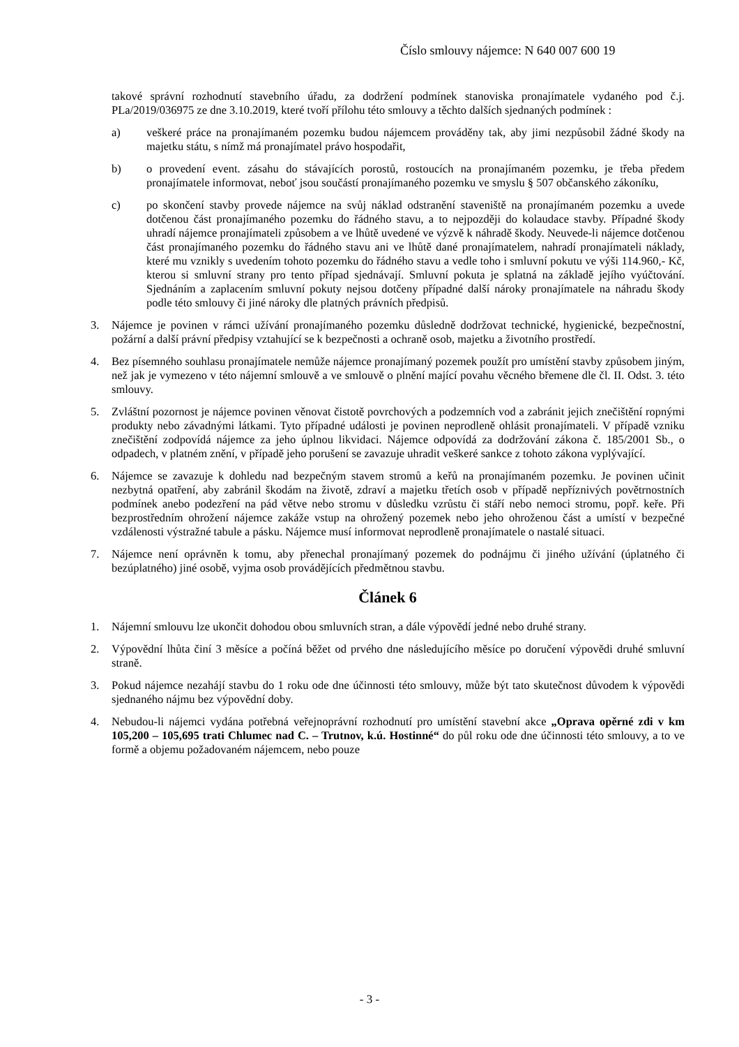Číslo smlouvy nájemce: N 640 007 600 19
takové správní rozhodnutí stavebního úřadu, za dodržení podmínek stanoviska pronajímatele vydaného pod č.j. PLa/2019/036975 ze dne 3.10.2019, které tvoří přílohu této smlouvy a těchto dalších sjednaných podmínek :
a) veškeré práce na pronajímaném pozemku budou nájemcem prováděny tak, aby jimi nezpůsobil žádné škody na majetku státu, s nímž má pronajímatel právo hospodařit,
b) o provedení event. zásahu do stávajících porostů, rostoucích na pronajímaném pozemku, je třeba předem pronajímatele informovat, neboť jsou součástí pronajímaného pozemku ve smyslu § 507 občanského zákoníku,
c) po skončení stavby provede nájemce na svůj náklad odstranění staveniště na pronajímaném pozemku a uvede dotčenou část pronajímaného pozemku do řádného stavu, a to nejpozději do kolaudace stavby. Případné škody uhradí nájemce pronajímateli způsobem a ve lhůtě uvedené ve výzvě k náhradě škody. Neuvede-li nájemce dotčenou část pronajímaného pozemku do řádného stavu ani ve lhůtě dané pronajímatelem, nahradí pronajímateli náklady, které mu vznikly s uvedením tohoto pozemku do řádného stavu a vedle toho i smluvní pokutu ve výši 114.960,- Kč, kterou si smluvní strany pro tento případ sjednávají. Smluvní pokuta je splatná na základě jejího vyúčtování. Sjednáním a zaplacením smluvní pokuty nejsou dotčeny případné další nároky pronajímatele na náhradu škody podle této smlouvy či jiné nároky dle platných právních předpisů.
3. Nájemce je povinen v rámci užívání pronajímaného pozemku důsledně dodržovat technické, hygienické, bezpečnostní, požární a další právní předpisy vztahující se k bezpečnosti a ochraně osob, majetku a životního prostředí.
4. Bez písemného souhlasu pronajímatele nemůže nájemce pronajímaný pozemek použít pro umístění stavby způsobem jiným, než jak je vymezeno v této nájemní smlouvě a ve smlouvě o plnění mající povahu věcného břemene dle čl. II. Odst. 3. této smlouvy.
5. Zvláštní pozornost je nájemce povinen věnovat čistotě povrchových a podzemních vod a zabránit jejich znečištění ropnými produkty nebo závadnými látkami. Tyto případné události je povinen neprodleně ohlásit pronajímateli. V případě vzniku znečištění zodpovídá nájemce za jeho úplnou likvidaci. Nájemce odpovídá za dodržování zákona č. 185/2001 Sb., o odpadech, v platném znění, v případě jeho porušení se zavazuje uhradit veškeré sankce z tohoto zákona vyplývající.
6. Nájemce se zavazuje k dohledu nad bezpečným stavem stromů a keřů na pronajímaném pozemku. Je povinen učinit nezbytná opatření, aby zabránil škodám na životě, zdraví a majetku třetích osob v případě nepříznivých povětrnostních podmínek anebo podezření na pád větve nebo stromu v důsledku vzrůstu či stáří nebo nemoci stromu, popř. keře. Při bezprostředním ohrožení nájemce zakáže vstup na ohrožený pozemek nebo jeho ohroženou část a umístí v bezpečné vzdálenosti výstražné tabule a pásku. Nájemce musí informovat neprodleně pronajímatele o nastalé situaci.
7. Nájemce není oprávněn k tomu, aby přenechal pronajímaný pozemek do podnájmu či jiného užívání (úplatného či bezúplatného) jiné osobě, vyjma osob provádějících předmětnou stavbu.
Článek 6
1. Nájemní smlouvu lze ukončit dohodou obou smluvních stran, a dále výpovědí jedné nebo druhé strany.
2. Výpovědní lhůta činí 3 měsíce a počíná běžet od prvého dne následujícího měsíce po doručení výpovědi druhé smluvní straně.
3. Pokud nájemce nezahájí stavbu do 1 roku ode dne účinnosti této smlouvy, může být tato skutečnost důvodem k výpovědi sjednaného nájmu bez výpovědní doby.
4. Nebudou-li nájemci vydána potřebná veřejnoprávní rozhodnutí pro umístění stavební akce „Oprava opěrné zdi v km 105,200 – 105,695 trati Chlumec nad C. – Trutnov, k.ú. Hostinné“ do půl roku ode dne účinnosti této smlouvy, a to ve formě a objemu požadovaném nájemcem, nebo pouze
- 3 -